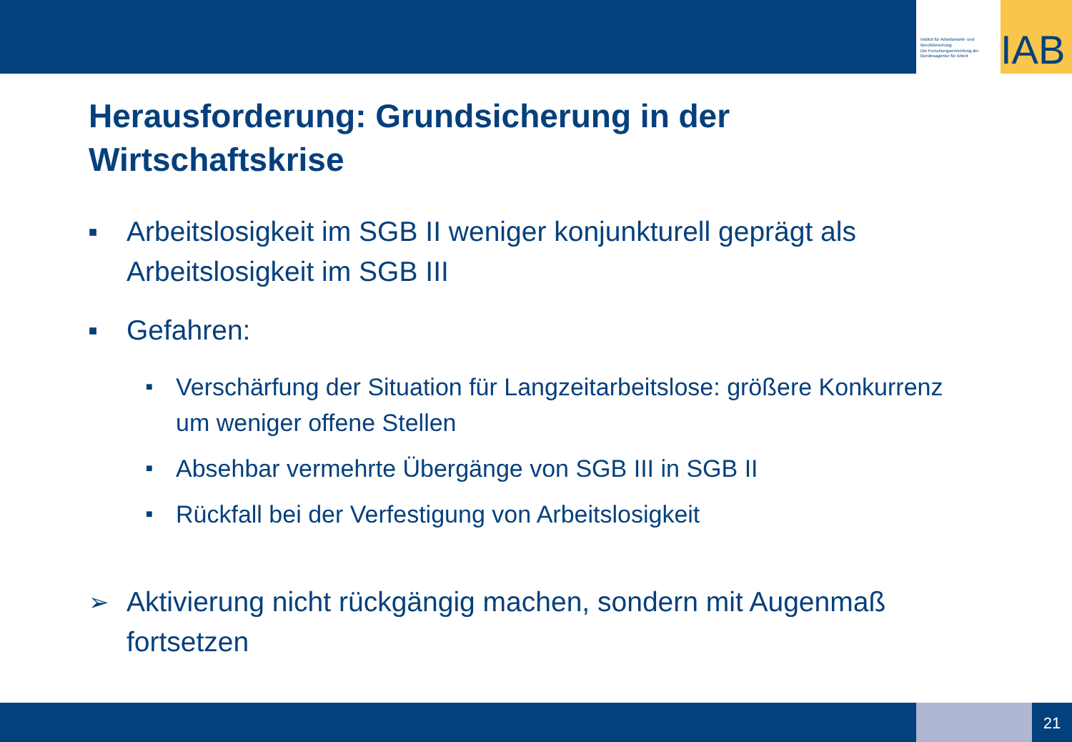Institut für Arbeitsmarkt- und Berufsforschung
Die Forschungseinrichtung der Bundesagentur für Arbeit
IAB
Herausforderung: Grundsicherung in der Wirtschaftskrise
■ Arbeitslosigkeit im SGB II weniger konjunkturell geprägt als Arbeitslosigkeit im SGB III
■ Gefahren:
■ Verschärfung der Situation für Langzeitarbeitslose: größere Konkurrenz um weniger offene Stellen
■ Absehbar vermehrte Übergänge von SGB III in SGB II
■ Rückfall bei der Verfestigung von Arbeitslosigkeit
➢ Aktivierung nicht rückgängig machen, sondern mit Augenmaß fortsetzen
21